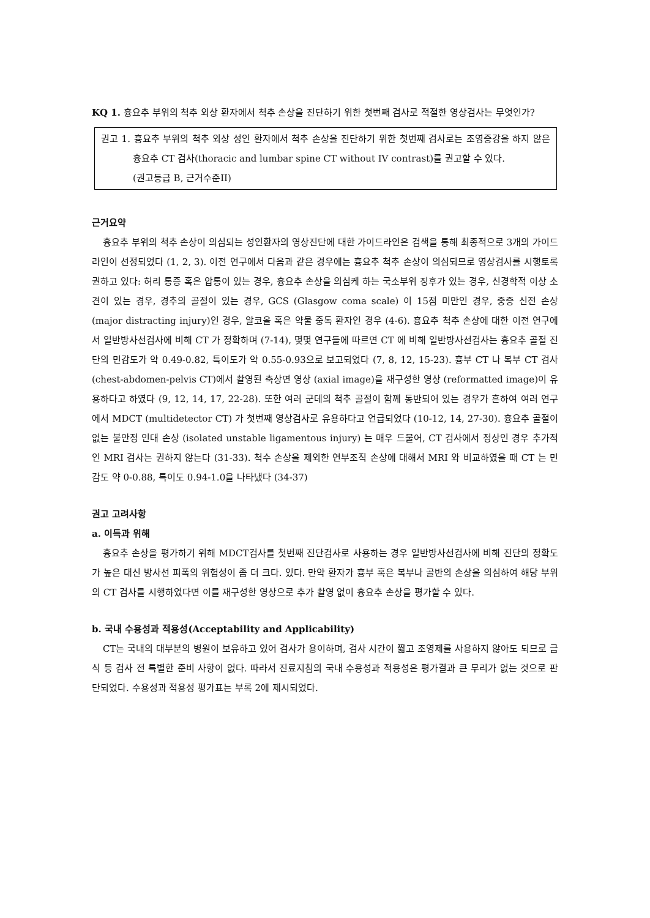KQ 1. 흉요추 부위의 척추 외상 환자에서 척추 손상을 진단하기 위한 첫번째 검사로 적절한 영상검사는 무엇인가?
권고 1. 흉요추 부위의 척추 외상 성인 환자에서 척추 손상을 진단하기 위한 첫번째 검사로는 조영증강을 하지 않은 흉요추 CT 검사(thoracic and lumbar spine CT without IV contrast)를 권고할 수 있다.
(권고등급 B, 근거수준II)
근거요약
흉요추 부위의 척추 손상이 의심되는 성인환자의 영상진단에 대한 가이드라인은 검색을 통해 최종적으로 3개의 가이드라인이 선정되었다 (1, 2, 3). 이전 연구에서 다음과 같은 경우에는 흉요추 척추 손상이 의심되므로 영상검사를 시행토록 권하고 있다: 허리 통증 혹은 압통이 있는 경우, 흉요추 손상을 의심케 하는 국소부위 징후가 있는 경우, 신경학적 이상 소견이 있는 경우, 경추의 골절이 있는 경우, GCS (Glasgow coma scale) 이 15점 미만인 경우, 중증 신전 손상 (major distracting injury)인 경우, 알코올 혹은 약물 중독 환자인 경우 (4-6). 흉요추 척추 손상에 대한 이전 연구에서 일반방사선검사에 비해 CT 가 정확하며 (7-14), 몇몇 연구들에 따르면 CT 에 비해 일반방사선검사는 흉요추 골절 진단의 민감도가 약 0.49-0.82, 특이도가 약 0.55-0.93으로 보고되었다 (7, 8, 12, 15-23). 흉부 CT 나 복부 CT 검사 (chest-abdomen-pelvis CT)에서 촬영된 축상면 영상 (axial image)을 재구성한 영상 (reformatted image)이 유용하다고 하였다 (9, 12, 14, 17, 22-28). 또한 여러 군데의 척추 골절이 함께 동반되어 있는 경우가 흔하여 여러 연구에서 MDCT (multidetector CT) 가 첫번째 영상검사로 유용하다고 언급되었다 (10-12, 14, 27-30). 흉요추 골절이 없는 불안정 인대 손상 (isolated unstable ligamentous injury) 는 매우 드물어, CT 검사에서 정상인 경우 추가적인 MRI 검사는 권하지 않는다 (31-33). 척수 손상을 제외한 연부조직 손상에 대해서 MRI 와 비교하였을 때 CT 는 민감도 약 0-0.88, 특이도 0.94-1.0을 나타냈다 (34-37)
권고 고려사항
a. 이득과 위해
흉요추 손상을 평가하기 위해 MDCT검사를 첫번째 진단검사로 사용하는 경우 일반방사선검사에 비해 진단의 정확도가 높은 대신 방사선 피폭의 위험성이 좀 더 크다. 있다. 만약 환자가 흉부 혹은 복부나 골반의 손상을 의심하여 해당 부위의 CT 검사를 시행하였다면 이를 재구성한 영상으로 추가 촬영 없이 흉요추 손상을 평가할 수 있다.
b. 국내 수용성과 적용성(Acceptability and Applicability)
CT는 국내의 대부분의 병원이 보유하고 있어 검사가 용이하며, 검사 시간이 짧고 조영제를 사용하지 않아도 되므로 금식 등 검사 전 특별한 준비 사항이 없다. 따라서 진료지침의 국내 수용성과 적용성은 평가결과 큰 무리가 없는 것으로 판단되었다. 수용성과 적용성 평가표는 부록 2에 제시되었다.